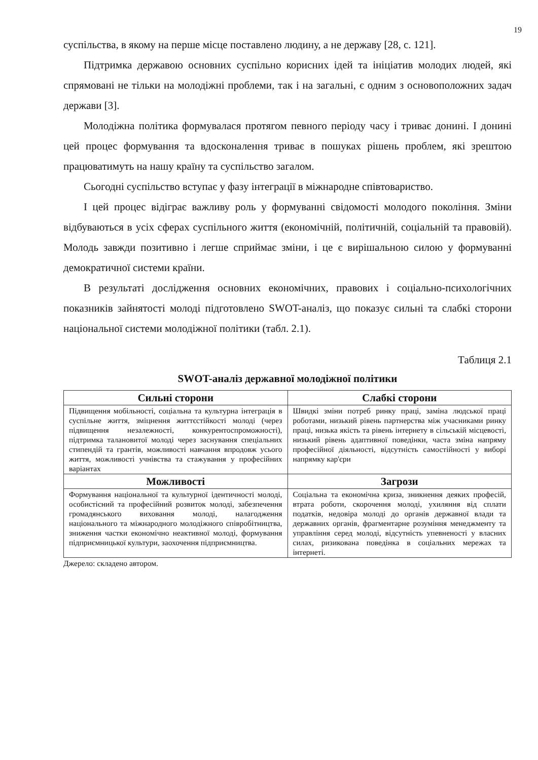19
суспільства, в якому на перше місце поставлено людину, а не державу [28, с. 121].
Підтримка державою основних суспільно корисних ідей та ініціатив молодих людей, які спрямовані не тільки на молодіжні проблеми, так і на загальні, є одним з основоположних задач держави [3].
Молодіжна політика формувалася протягом певного періоду часу і триває донині. І донині цей процес формування та вдосконалення триває в пошуках рішень проблем, які зрештою працюватимуть на нашу країну та суспільство загалом.
Сьогодні суспільство вступає у фазу інтеграції в міжнародне співтовариство.
І цей процес відіграє важливу роль у формуванні свідомості молодого покоління. Зміни відбуваються в усіх сферах суспільного життя (економічній, політичній, соціальній та правовій). Молодь завжди позитивно і легше сприймає зміни, і це є вирішальною силою у формуванні демократичної системи країни.
В результаті дослідження основних економічних, правових і соціально-психологічних показників зайнятості молоді підготовлено SWOT-аналіз, що показує сильні та слабкі сторони національної системи молодіжної політики (табл. 2.1).
Таблиця 2.1
SWOT-аналіз державної молодіжної політики
| Сильні сторони | Слабкі сторони |
| --- | --- |
| Підвищення мобільності, соціальна та культурна інтеграція в суспільне життя, зміцнення життєстійкості молоді (через підвищення незалежності, конкурентоспроможності), підтримка талановитої молоді через заснування спеціальних стипендій та грантів, можливості навчання впродовж усього життя, можливості учнівства та стажування у професійних варіантах | Швидкі зміни потреб ринку праці, заміна людської праці роботами, низький рівень партнерства між учасниками ринку праці, низька якість та рівень інтернету в сільській місцевості, низький рівень адаптивної поведінки, часта зміна напряму професійної діяльності, відсутність самостійності у виборі напрямку кар'єри |
| Можливості | Загрози |
| Формування національної та культурної ідентичності молоді, особистісний та професійний розвиток молоді, забезпечення громадянського виховання молоді, налагодження національного та міжнародного молодіжного співробітництва, зниження частки економічно неактивної молоді, формування підприємницької культури, заохочення підприємництва. | Соціальна та економічна криза, зникнення деяких професій, втрата роботи, скорочення молоді, ухиляння від сплати податків, недовіра молоді до органів державної влади та державних органів, фрагментарне розуміння менеджменту та управління серед молоді, відсутність упевненості у власних силах, ризикована поведінка в соціальних мережах та інтернеті. |
Джерело: складено автором.